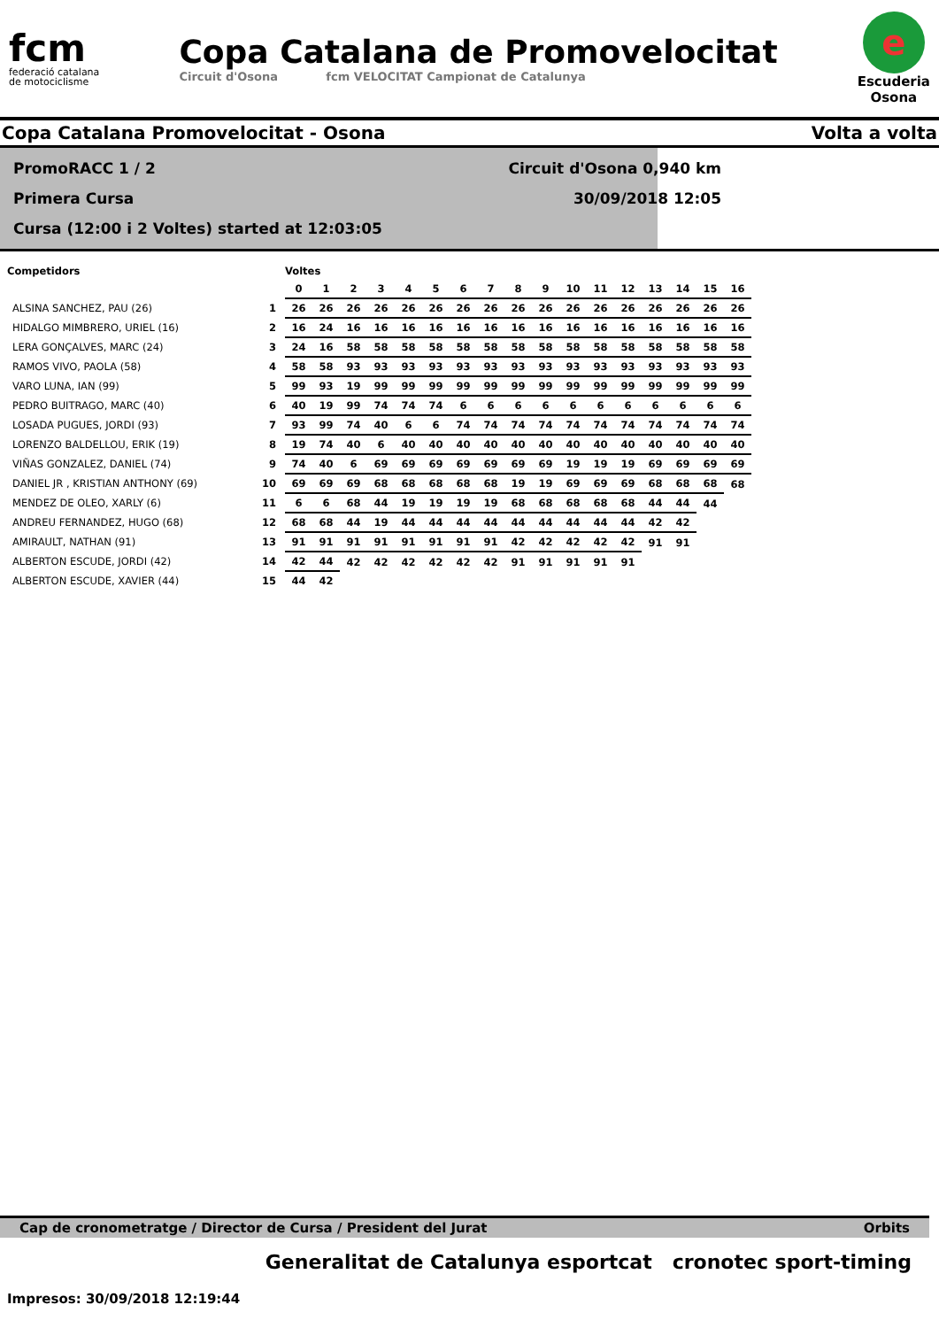fcm
federació catalana
de motociclisme
Copa Catalana de Promovelocitat
Circuit d'Osona fcm VELOCITAT Campionat de Catalunya
e
Escuderia
Osona
Copa Catalana Promovelocitat - Osona Volta a volta
PromoRACC 1 / 2 Circuit d'Osona 0,940 km
Primera Cursa 30/09/2018 12:05
Cursa (12:00 i 2 Voltes) started at 12:03:05
| Competidors | | Voltes | | | | | | | | | | | | | | | | |
| --- | --- | --- | --- | --- | --- | --- | --- | --- | --- | --- | --- | --- | --- | --- | --- | --- | --- | --- |
| | | 0 | 1 | 2 | 3 | 4 | 5 | 6 | 7 | 8 | 9 | 10 | 11 | 12 | 13 | 14 | 15 | 16 |
| ALSINA SANCHEZ, PAU (26) | 1 | 26 | 26 | 26 | 26 | 26 | 26 | 26 | 26 | 26 | 26 | 26 | 26 | 26 | 26 | 26 | 26 | 26 |
| HIDALGO MIMBRERO, URIEL (16) | 2 | 16 | 24 | 16 | 16 | 16 | 16 | 16 | 16 | 16 | 16 | 16 | 16 | 16 | 16 | 16 | 16 | 16 |
| LERA GONÇALVES, MARC (24) | 3 | 24 | 16 | 58 | 58 | 58 | 58 | 58 | 58 | 58 | 58 | 58 | 58 | 58 | 58 | 58 | 58 | 58 |
| RAMOS VIVO, PAOLA (58) | 4 | 58 | 58 | 93 | 93 | 93 | 93 | 93 | 93 | 93 | 93 | 93 | 93 | 93 | 93 | 93 | 93 | 93 |
| VARO LUNA, IAN (99) | 5 | 99 | 93 | 19 | 99 | 99 | 99 | 99 | 99 | 99 | 99 | 99 | 99 | 99 | 99 | 99 | 99 | 99 |
| PEDRO BUITRAGO, MARC (40) | 6 | 40 | 19 | 99 | 74 | 74 | 74 | 6 | 6 | 6 | 6 | 6 | 6 | 6 | 6 | 6 | 6 | 6 |
| LOSADA PUGUES, JORDI (93) | 7 | 93 | 99 | 74 | 40 | 6 | 6 | 74 | 74 | 74 | 74 | 74 | 74 | 74 | 74 | 74 | 74 | 74 |
| LORENZO BALDELLOU, ERIK (19) | 8 | 19 | 74 | 40 | 6 | 40 | 40 | 40 | 40 | 40 | 40 | 40 | 40 | 40 | 40 | 40 | 40 | 40 |
| VIÑAS GONZALEZ, DANIEL (74) | 9 | 74 | 40 | 6 | 69 | 69 | 69 | 69 | 69 | 69 | 69 | 19 | 19 | 19 | 69 | 69 | 69 | 69 |
| DANIEL JR , KRISTIAN ANTHONY (69) | 10 | 69 | 69 | 69 | 68 | 68 | 68 | 68 | 68 | 19 | 19 | 69 | 69 | 69 | 68 | 68 | 68 | 68 |
| MENDEZ DE OLEO, XARLY (6) | 11 | 6 | 6 | 68 | 44 | 19 | 19 | 19 | 19 | 68 | 68 | 68 | 68 | 68 | 44 | 44 | 44 | |
| ANDREU FERNANDEZ, HUGO (68) | 12 | 68 | 68 | 44 | 19 | 44 | 44 | 44 | 44 | 44 | 44 | 44 | 44 | 44 | 42 | 42 | | |
| AMIRAULT, NATHAN (91) | 13 | 91 | 91 | 91 | 91 | 91 | 91 | 91 | 91 | 42 | 42 | 42 | 42 | 42 | 91 | 91 | | |
| ALBERTON ESCUDE, JORDI (42) | 14 | 42 | 44 | 42 | 42 | 42 | 42 | 42 | 42 | 91 | 91 | 91 | 91 | 91 | | | | |
| ALBERTON ESCUDE, XAVIER (44) | 15 | 44 | 42 | | | | | | | | | | | | | | | |
Cap de cronometratge / Director de Cursa / President del Jurat Orbits
Generalitat de Catalunya esportcat cronotec sport-timing
Impresos: 30/09/2018 12:19:44